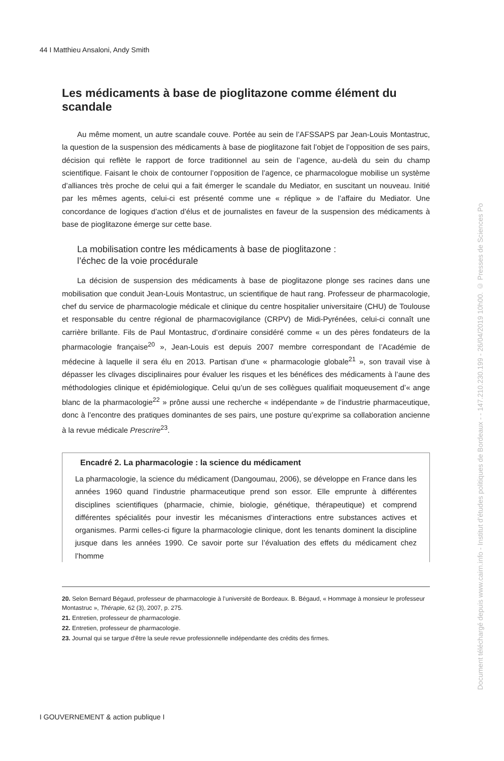44 I Matthieu Ansaloni, Andy Smith
Les médicaments à base de pioglitazone comme élément du scandale
Au même moment, un autre scandale couve. Portée au sein de l’AFSSAPS par Jean-Louis Montastruc, la question de la suspension des médicaments à base de pioglitazone fait l’objet de l’opposition de ses pairs, décision qui reflète le rapport de force traditionnel au sein de l’agence, au-delà du sein du champ scientifique. Faisant le choix de contourner l’opposition de l’agence, ce pharmacologue mobilise un système d’alliances très proche de celui qui a fait émerger le scandale du Mediator, en suscitant un nouveau. Initié par les mêmes agents, celui-ci est présenté comme une « réplique » de l’affaire du Mediator. Une concordance de logiques d’action d’élus et de journalistes en faveur de la suspension des médicaments à base de pioglitazone émerge sur cette base.
La mobilisation contre les médicaments à base de pioglitazone :
l’échec de la voie procédurale
La décision de suspension des médicaments à base de pioglitazone plonge ses racines dans une mobilisation que conduit Jean-Louis Montastruc, un scientifique de haut rang. Professeur de pharmacologie, chef du service de pharmacologie médicale et clinique du centre hospitalier universitaire (CHU) de Toulouse et responsable du centre régional de pharmacovigilance (CRPV) de Midi-Pyrénées, celui-ci connaît une carrière brillante. Fils de Paul Montastruc, d’ordinaire considéré comme « un des pères fondateurs de la pharmacologie française<sup>20</sup> », Jean-Louis est depuis 2007 membre correspondant de l’Académie de médecine à laquelle il sera élu en 2013. Partisan d’une « pharmacologie globale<sup>21</sup> », son travail vise à dépasser les clivages disciplinaires pour évaluer les risques et les bénéfices des médicaments à l’aune des méthodologies clinique et épidémiologique. Celui qu’un de ses collègues qualifiait moqueusement d’« ange blanc de la pharmacologie<sup>22</sup> » prône aussi une recherche « indépendante » de l’industrie pharmaceutique, donc à l’encontre des pratiques dominantes de ses pairs, une posture qu’exprime sa collaboration ancienne à la revue médicale Prescrire<sup>23</sup>.
Encadré 2. La pharmacologie : la science du médicament
La pharmacologie, la science du médicament (Dangoumau, 2006), se développe en France dans les années 1960 quand l’industrie pharmaceutique prend son essor. Elle emprunte à différentes disciplines scientifiques (pharmacie, chimie, biologie, génétique, thérapeutique) et comprend différentes spécialités pour investir les mécanismes d’interactions entre substances actives et organismes. Parmi celles-ci figure la pharmacologie clinique, dont les tenants dominent la discipline jusque dans les années 1990. Ce savoir porte sur l’évaluation des effets du médicament chez l’homme
20. Selon Bernard Bégaud, professeur de pharmacologie à l’université de Bordeaux. B. Bégaud, « Hommage à monsieur le professeur Montastruc », Thérapie, 62 (3), 2007, p. 275.
21. Entretien, professeur de pharmacologie.
22. Entretien, professeur de pharmacologie.
23. Journal qui se targue d’être la seule revue professionnelle indépendante des crédits des firmes.
I GOUVERNEMENT & action publique I
Document téléchargé depuis www.cairn.info - Institut d'études politiques de Bordeaux - - 147.210.230.199 - 26/04/2019 10h00. © Presses de Sciences Po